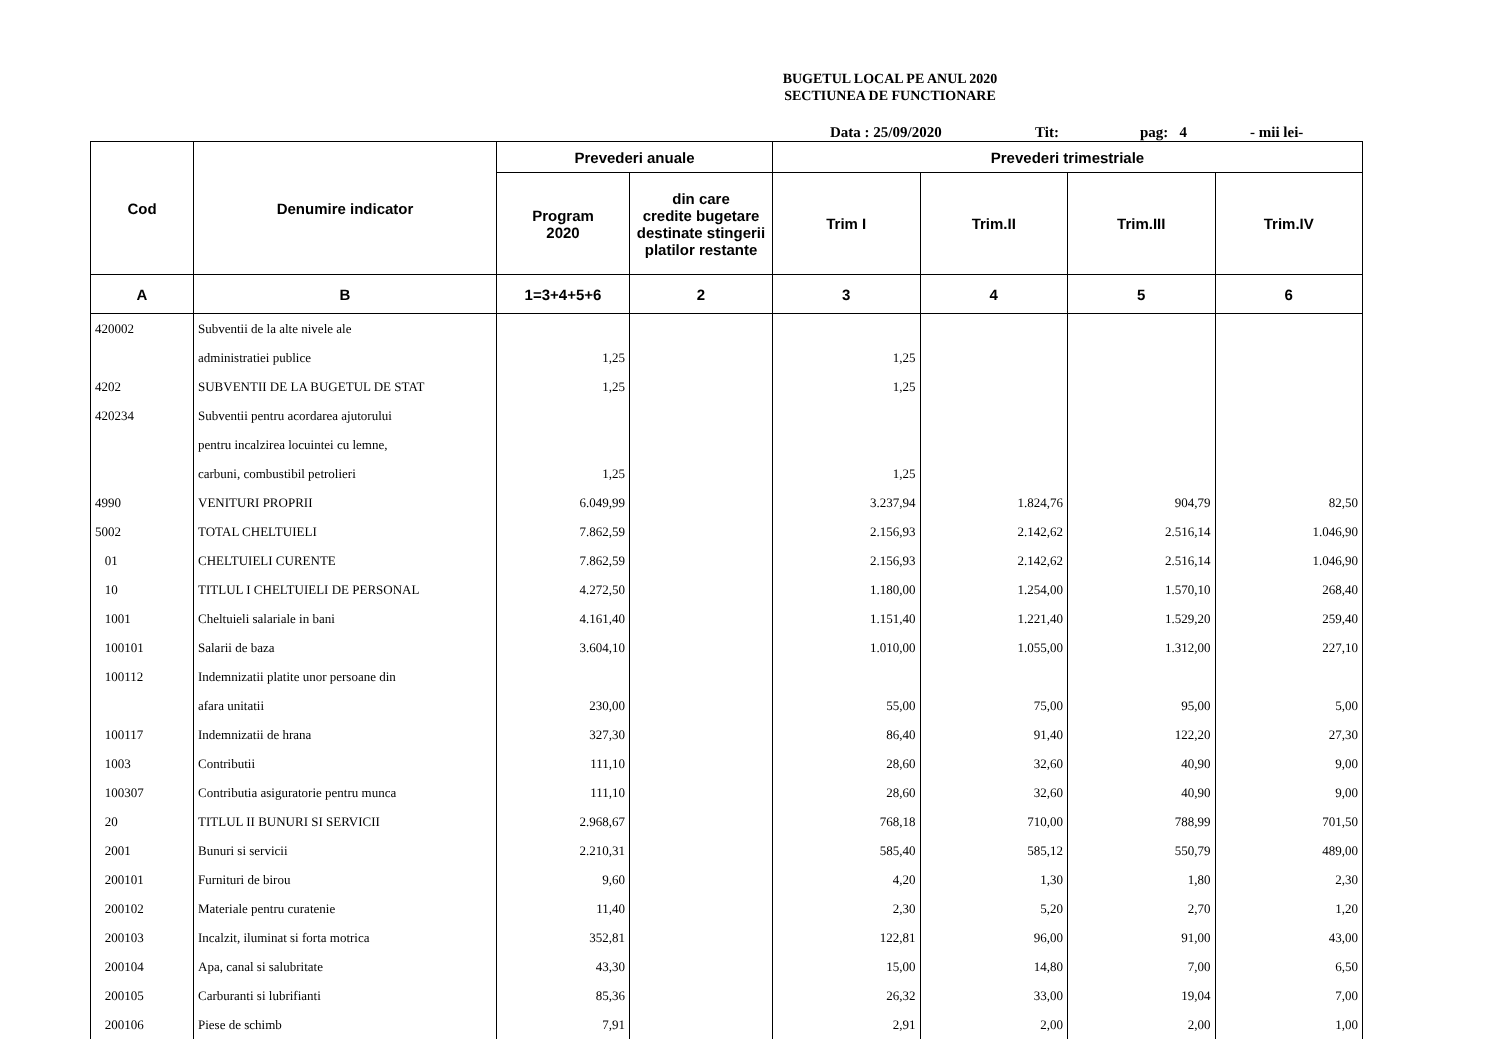BUGETUL LOCAL PE ANUL 2020
SECTIUNEA DE FUNCTIONARE
Data : 25/09/2020 Tit: pag: 4 - mii lei-
| Cod | Denumire indicator | Prevederi anuale | | Prevederi trimestriale | | | |
| --- | --- | --- | --- | --- | --- | --- | --- |
| | | Program 2020 | din care credite bugetare destinate stingerii platilor restante | Trim I | Trim.II | Trim.III | Trim.IV |
| A | B | 1=3+4+5+6 | 2 | 3 | 4 | 5 | 6 |
| 420002 | Subventii de la alte nivele ale | | | | | | |
| | administratiei publice | 1,25 | | 1,25 | | | |
| 4202 | SUBVENTII DE LA BUGETUL DE STAT | 1,25 | | 1,25 | | | |
| 420234 | Subventii pentru acordarea ajutorului | | | | | | |
| | pentru incalzirea locuintei cu lemne, | | | | | | |
| | carbuni, combustibil petrolieri | 1,25 | | 1,25 | | | |
| 4990 | VENITURI PROPRII | 6.049,99 | | 3.237,94 | 1.824,76 | 904,79 | 82,50 |
| 5002 | TOTAL CHELTUIELI | 7.862,59 | | 2.156,93 | 2.142,62 | 2.516,14 | 1.046,90 |
| 01 | CHELTUIELI CURENTE | 7.862,59 | | 2.156,93 | 2.142,62 | 2.516,14 | 1.046,90 |
| 10 | TITLUL I CHELTUIELI DE PERSONAL | 4.272,50 | | 1.180,00 | 1.254,00 | 1.570,10 | 268,40 |
| 1001 | Cheltuieli salariale in bani | 4.161,40 | | 1.151,40 | 1.221,40 | 1.529,20 | 259,40 |
| 100101 | Salarii de baza | 3.604,10 | | 1.010,00 | 1.055,00 | 1.312,00 | 227,10 |
| 100112 | Indemnizatii platite unor persoane din | | | | | | |
| | afara unitatii | 230,00 | | 55,00 | 75,00 | 95,00 | 5,00 |
| 100117 | Indemnizatii de hrana | 327,30 | | 86,40 | 91,40 | 122,20 | 27,30 |
| 1003 | Contributii | 111,10 | | 28,60 | 32,60 | 40,90 | 9,00 |
| 100307 | Contributia asiguratorie pentru munca | 111,10 | | 28,60 | 32,60 | 40,90 | 9,00 |
| 20 | TITLUL II BUNURI SI SERVICII | 2.968,67 | | 768,18 | 710,00 | 788,99 | 701,50 |
| 2001 | Bunuri si servicii | 2.210,31 | | 585,40 | 585,12 | 550,79 | 489,00 |
| 200101 | Furnituri de birou | 9,60 | | 4,20 | 1,30 | 1,80 | 2,30 |
| 200102 | Materiale pentru curatenie | 11,40 | | 2,30 | 5,20 | 2,70 | 1,20 |
| 200103 | Incalzit, iluminat si forta motrica | 352,81 | | 122,81 | 96,00 | 91,00 | 43,00 |
| 200104 | Apa, canal si salubritate | 43,30 | | 15,00 | 14,80 | 7,00 | 6,50 |
| 200105 | Carburanti si lubrifianti | 85,36 | | 26,32 | 33,00 | 19,04 | 7,00 |
| 200106 | Piese de schimb | 7,91 | | 2,91 | 2,00 | 2,00 | 1,00 |